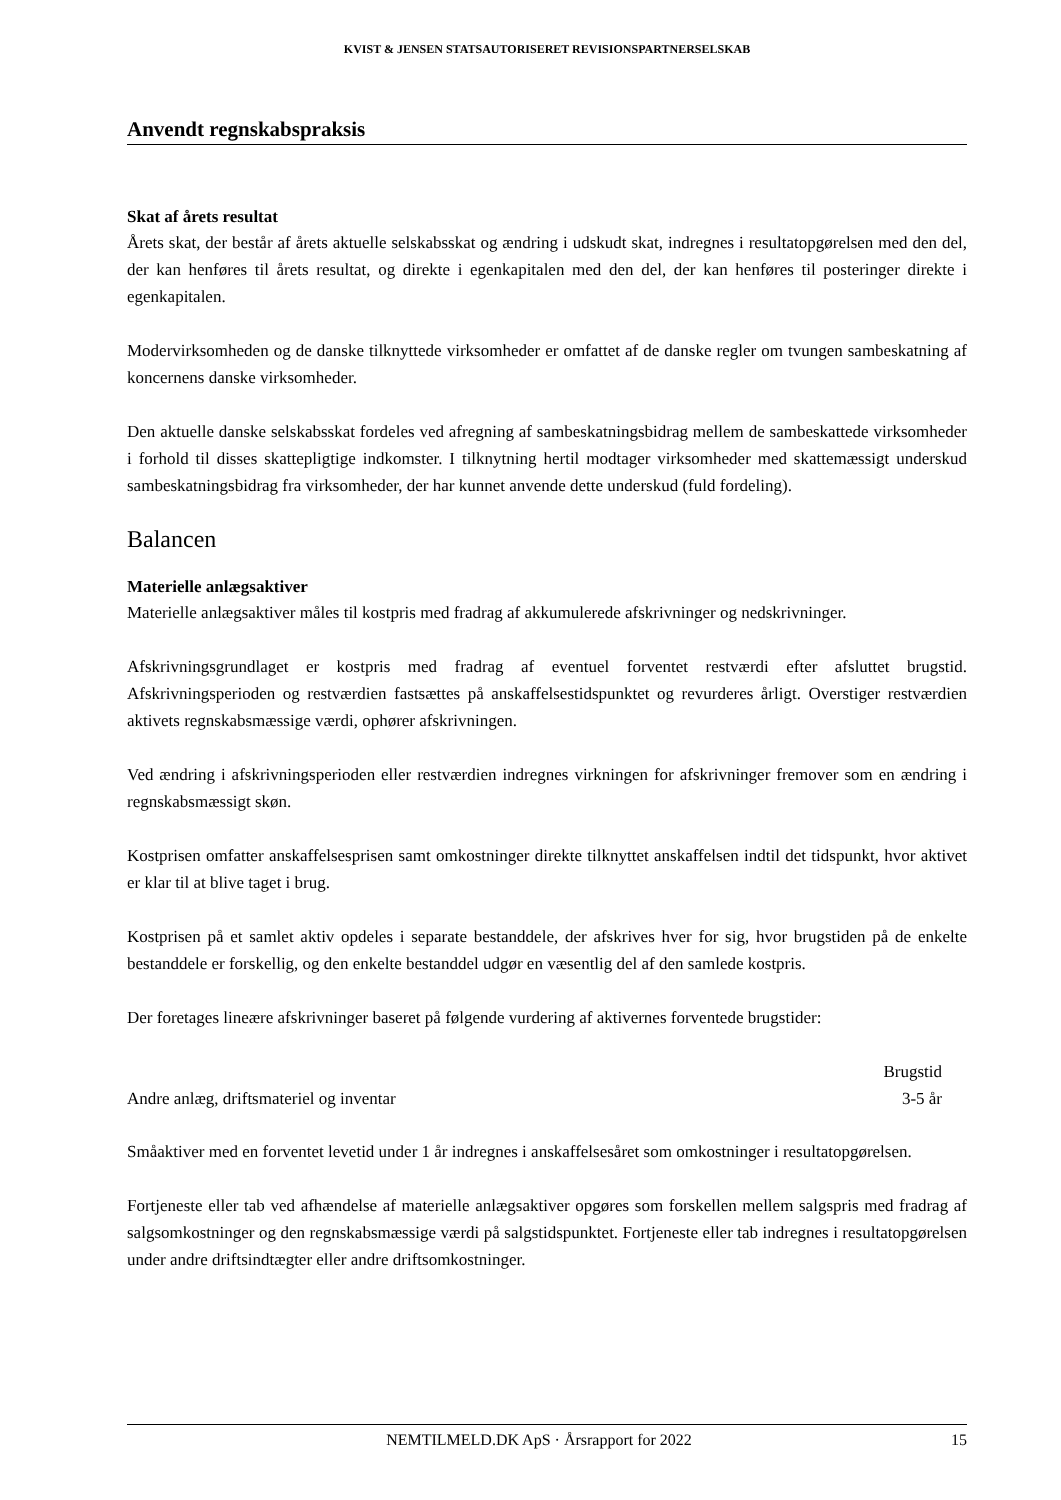KVIST & JENSEN STATSAUTORISERET REVISIONSPARTNERSELSKAB
Anvendt regnskabspraksis
Skat af årets resultat
Årets skat, der består af årets aktuelle selskabsskat og ændring i udskudt skat, indregnes i resultatopgørelsen med den del, der kan henføres til årets resultat, og direkte i egenkapitalen med den del, der kan henføres til posteringer direkte i egenkapitalen.
Modervirksomheden og de danske tilknyttede virksomheder er omfattet af de danske regler om tvungen sambeskatning af koncernens danske virksomheder.
Den aktuelle danske selskabsskat fordeles ved afregning af sambeskatningsbidrag mellem de sambeskattede virksomheder i forhold til disses skattepligtige indkomster. I tilknytning hertil modtager virksomheder med skattemæssigt underskud sambeskatningsbidrag fra virksomheder, der har kunnet anvende dette underskud (fuld fordeling).
Balancen
Materielle anlægsaktiver
Materielle anlægsaktiver måles til kostpris med fradrag af akkumulerede afskrivninger og nedskrivninger.
Afskrivningsgrundlaget er kostpris med fradrag af eventuel forventet restværdi efter afsluttet brugstid. Afskrivningsperioden og restværdien fastsættes på anskaffelsestidspunktet og revurderes årligt. Overstiger restværdien aktivets regnskabsmæssige værdi, ophører afskrivningen.
Ved ændring i afskrivningsperioden eller restværdien indregnes virkningen for afskrivninger fremover som en ændring i regnskabsmæssigt skøn.
Kostprisen omfatter anskaffelsesprisen samt omkostninger direkte tilknyttet anskaffelsen indtil det tidspunkt, hvor aktivet er klar til at blive taget i brug.
Kostprisen på et samlet aktiv opdeles i separate bestanddele, der afskrives hver for sig, hvor brugstiden på de enkelte bestanddele er forskellig, og den enkelte bestanddel udgør en væsentlig del af den samlede kostpris.
Der foretages lineære afskrivninger baseret på følgende vurdering af aktivernes forventede brugstider:
| | Brugstid |
| --- | --- |
| Andre anlæg, driftsmateriel og inventar | 3-5 år |
Småaktiver med en forventet levetid under 1 år indregnes i anskaffelsesåret som omkostninger i resultatopgørelsen.
Fortjeneste eller tab ved afhændelse af materielle anlægsaktiver opgøres som forskellen mellem salgspris med fradrag af salgsomkostninger og den regnskabsmæssige værdi på salgstidspunktet. Fortjeneste eller tab indregnes i resultatopgørelsen under andre driftsindtægter eller andre driftsomkostninger.
NEMTILMELD.DK ApS · Årsrapport for 2022 15